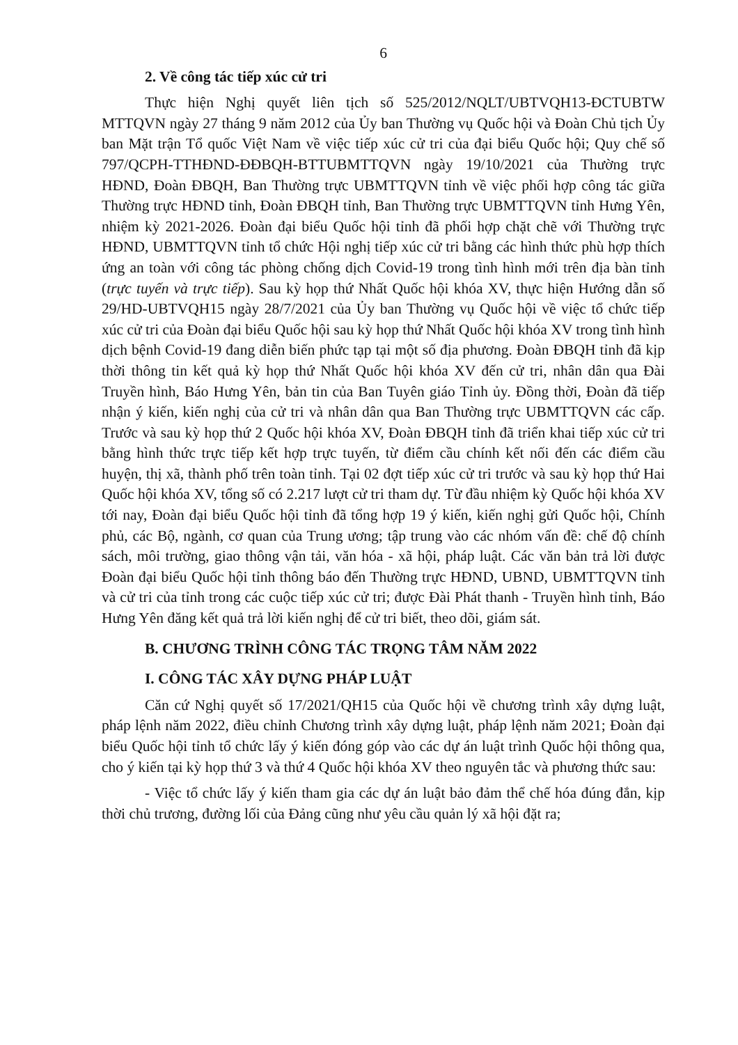6
2. Về công tác tiếp xúc cử tri
Thực hiện Nghị quyết liên tịch số 525/2012/NQLT/UBTVQH13-ĐCTUBTW MTTQVN ngày 27 tháng 9 năm 2012 của Ủy ban Thường vụ Quốc hội và Đoàn Chủ tịch Ủy ban Mặt trận Tổ quốc Việt Nam về việc tiếp xúc cử tri của đại biểu Quốc hội; Quy chế số 797/QCPH-TTHĐND-ĐĐBQH-BTTUBMTTQVN ngày 19/10/2021 của Thường trực HĐND, Đoàn ĐBQH, Ban Thường trực UBMTTQVN tỉnh về việc phối hợp công tác giữa Thường trực HĐND tỉnh, Đoàn ĐBQH tỉnh, Ban Thường trực UBMTTQVN tỉnh Hưng Yên, nhiệm kỳ 2021-2026. Đoàn đại biểu Quốc hội tỉnh đã phối hợp chặt chẽ với Thường trực HĐND, UBMTTQVN tỉnh tổ chức Hội nghị tiếp xúc cử tri bằng các hình thức phù hợp thích ứng an toàn với công tác phòng chống dịch Covid-19 trong tình hình mới trên địa bàn tỉnh (trực tuyến và trực tiếp). Sau kỳ họp thứ Nhất Quốc hội khóa XV, thực hiện Hướng dẫn số 29/HD-UBTVQH15 ngày 28/7/2021 của Ủy ban Thường vụ Quốc hội về việc tổ chức tiếp xúc cử tri của Đoàn đại biểu Quốc hội sau kỳ họp thứ Nhất Quốc hội khóa XV trong tình hình dịch bệnh Covid-19 đang diễn biến phức tạp tại một số địa phương. Đoàn ĐBQH tỉnh đã kịp thời thông tin kết quả kỳ họp thứ Nhất Quốc hội khóa XV đến cử tri, nhân dân qua Đài Truyền hình, Báo Hưng Yên, bản tin của Ban Tuyên giáo Tỉnh ủy. Đồng thời, Đoàn đã tiếp nhận ý kiến, kiến nghị của cử tri và nhân dân qua Ban Thường trực UBMTTQVN các cấp. Trước và sau kỳ họp thứ 2 Quốc hội khóa XV, Đoàn ĐBQH tỉnh đã triển khai tiếp xúc cử tri bằng hình thức trực tiếp kết hợp trực tuyến, từ điểm cầu chính kết nối đến các điểm cầu huyện, thị xã, thành phố trên toàn tỉnh. Tại 02 đợt tiếp xúc cử tri trước và sau kỳ họp thứ Hai Quốc hội khóa XV, tổng số có 2.217 lượt cử tri tham dự. Từ đầu nhiệm kỳ Quốc hội khóa XV tới nay, Đoàn đại biểu Quốc hội tỉnh đã tổng hợp 19 ý kiến, kiến nghị gửi Quốc hội, Chính phủ, các Bộ, ngành, cơ quan của Trung ương; tập trung vào các nhóm vấn đề: chế độ chính sách, môi trường, giao thông vận tải, văn hóa - xã hội, pháp luật. Các văn bản trả lời được Đoàn đại biểu Quốc hội tỉnh thông báo đến Thường trực HĐND, UBND, UBMTTQVN tỉnh và cử tri của tỉnh trong các cuộc tiếp xúc cử tri; được Đài Phát thanh - Truyền hình tỉnh, Báo Hưng Yên đăng kết quả trả lời kiến nghị để cử tri biết, theo dõi, giám sát.
B. CHƯƠNG TRÌNH CÔNG TÁC TRỌNG TÂM NĂM 2022
I. CÔNG TÁC XÂY DỰNG PHÁP LUẬT
Căn cứ Nghị quyết số 17/2021/QH15 của Quốc hội về chương trình xây dựng luật, pháp lệnh năm 2022, điều chỉnh Chương trình xây dựng luật, pháp lệnh năm 2021; Đoàn đại biểu Quốc hội tỉnh tổ chức lấy ý kiến đóng góp vào các dự án luật trình Quốc hội thông qua, cho ý kiến tại kỳ họp thứ 3 và thứ 4 Quốc hội khóa XV theo nguyên tắc và phương thức sau:
- Việc tổ chức lấy ý kiến tham gia các dự án luật bảo đảm thể chế hóa đúng đắn, kịp thời chủ trương, đường lối của Đảng cũng như yêu cầu quản lý xã hội đặt ra;